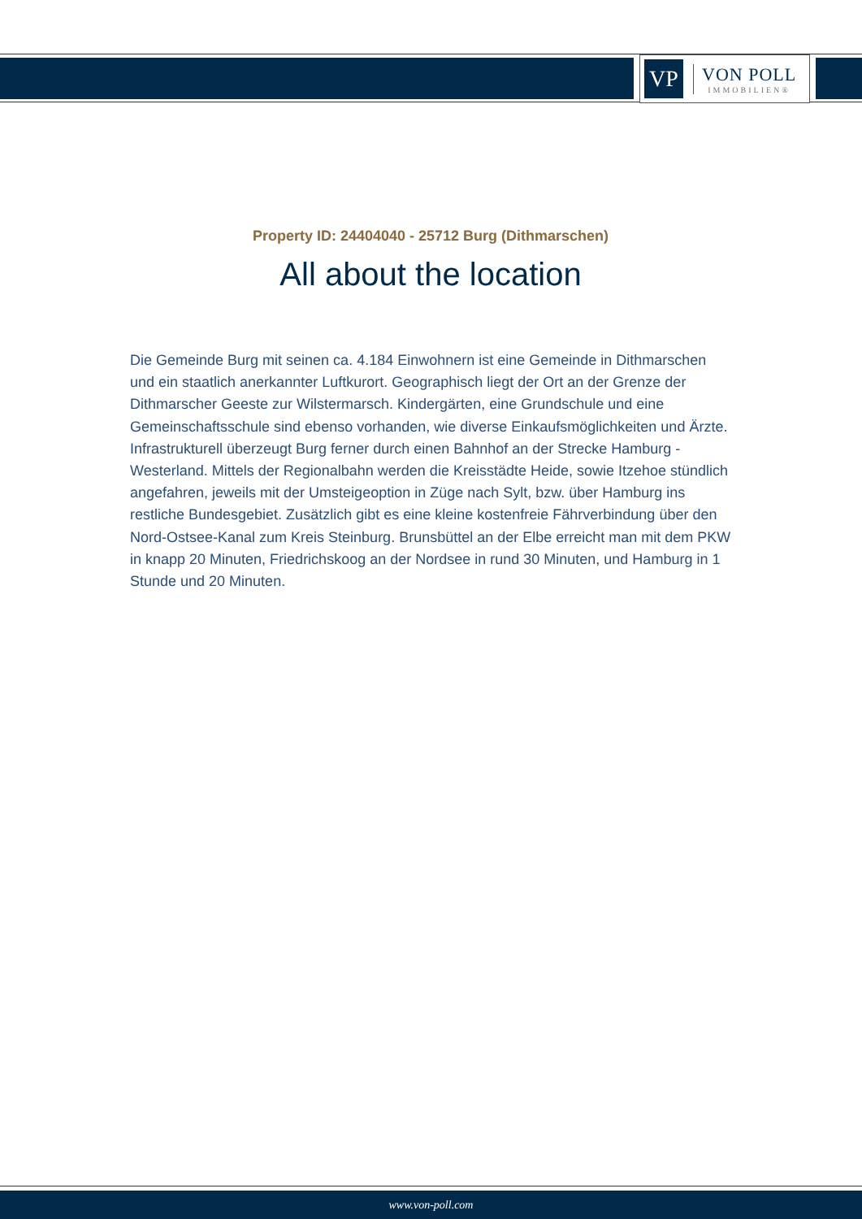VP
VON POLL
IMMOBILIEN®
Property ID: 24404040 - 25712 Burg (Dithmarschen)
All about the location
Die Gemeinde Burg mit seinen ca. 4.184 Einwohnern ist eine Gemeinde in Dithmarschen und ein staatlich anerkannter Luftkurort. Geographisch liegt der Ort an der Grenze der Dithmarscher Geeste zur Wilstermarsch. Kindergärten, eine Grundschule und eine Gemeinschaftsschule sind ebenso vorhanden, wie diverse Einkaufsmöglichkeiten und Ärzte. Infrastrukturell überzeugt Burg ferner durch einen Bahnhof an der Strecke Hamburg - Westerland. Mittels der Regionalbahn werden die Kreisstädte Heide, sowie Itzehoe stündlich angefahren, jeweils mit der Umsteigeoption in Züge nach Sylt, bzw. über Hamburg ins restliche Bundesgebiet. Zusätzlich gibt es eine kleine kostenfreie Fährverbindung über den Nord-Ostsee-Kanal zum Kreis Steinburg. Brunsbüttel an der Elbe erreicht man mit dem PKW in knapp 20 Minuten, Friedrichskoog an der Nordsee in rund 30 Minuten, und Hamburg in 1 Stunde und 20 Minuten.
www.von-poll.com